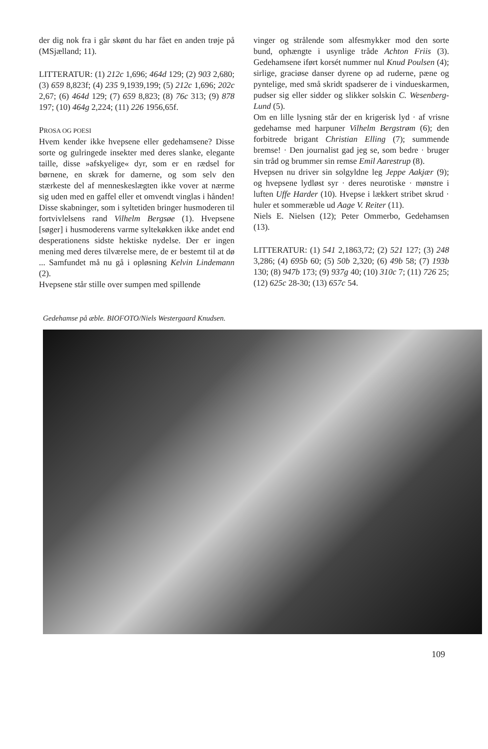der dig nok fra i går skønt du har fået en anden trøje på (MSjælland; 11).
LITTERATUR: (1) 212c 1,696; 464d 129; (2) 903 2,680; (3) 659 8,823f; (4) 235 9,1939,199; (5) 212c 1,696; 202c 2,67; (6) 464d 129; (7) 659 8,823; (8) 76c 313; (9) 878 197; (10) 464g 2,224; (11) 226 1956,65f.
PROSA OG POESI
Hvem kender ikke hvepsene eller gedehamsene? Disse sorte og gulringede insekter med deres slanke, elegante taille, disse »afskyelige« dyr, som er en rædsel for børnene, en skræk for damerne, og som selv den stærkeste del af menneskeslægten ikke vover at nærme sig uden med en gaffel eller et omvendt vinglas i hånden! Disse skabninger, som i syltetiden bringer husmoderen til fortvivlelsens rand Vilhelm Bergsøe (1). Hvepsene [søger] i husmoderens varme syltekøkken ikke andet end desperationens sidste hektiske nydelse. Der er ingen mening med deres tilværelse mere, de er bestemt til at dø ... Samfundet må nu gå i opløsning Kelvin Lindemann (2).
Hvepsene står stille over sumpen med spillende
vinger og strålende som alfesmykker mod den sorte bund, ophængte i usynlige tråde Achton Friis (3). Gedehamsene iført korsét nummer nul Knud Poulsen (4); sirlige, graciøse danser dyrene op ad ruderne, pæne og pyntelige, med små skridt spadserer de i vindueskarmen, pudser sig eller sidder og slikker solskin C. Wesenberg-Lund (5).
Om en lille lysning står der en krigerisk lyd · af vrisne gedehamse med harpuner Vilhelm Bergstrøm (6); den forbitrede brigant Christian Elling (7); summende bremse! · Den journalist gad jeg se, som bedre · bruger sin tråd og brummer sin remse Emil Aarestrup (8).
Hvepsen nu driver sin solgyldne leg Jeppe Aakjær (9); og hvepsene lydløst syr · deres neurotiske · mønstre i luften Uffe Harder (10). Hvepse i lækkert stribet skrud · huler et sommeræble ud Aage V. Reiter (11).
Niels E. Nielsen (12); Peter Ommerbo, Gedehamsen (13).
LITTERATUR: (1) 541 2,1863,72; (2) 521 127; (3) 248 3,286; (4) 695b 60; (5) 50b 2,320; (6) 49b 58; (7) 193b 130; (8) 947b 173; (9) 937g 40; (10) 310c 7; (11) 726 25; (12) 625c 28-30; (13) 657c 54.
Gedehamse på æble. BIOFOTO/Niels Westergaard Knudsen.
109